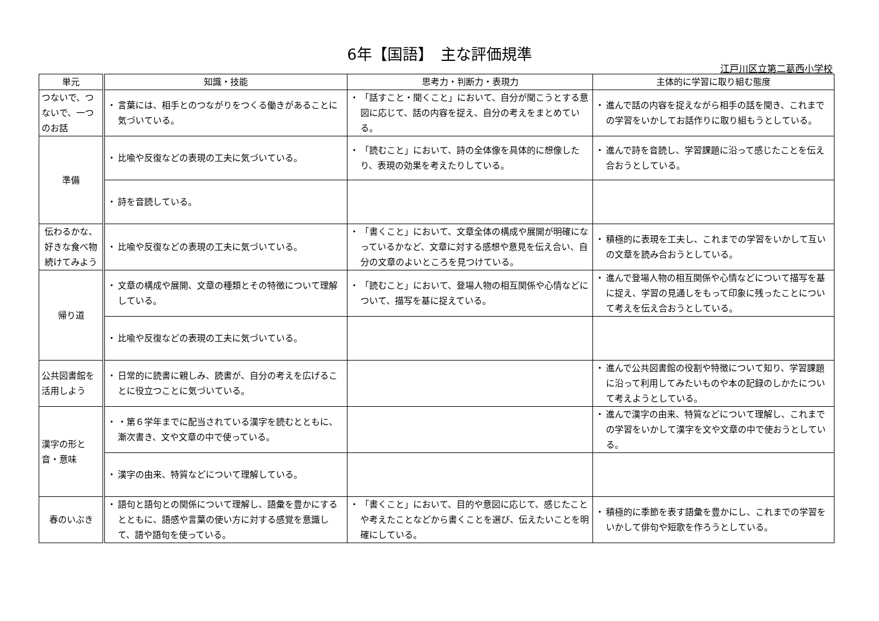6年【国語】　主な評価規準
江戸川区立第二葛西小学校
| 単元 | 知識・技能 | 思考力・判断力・表現力 | 主体的に学習に取り組む態度 |
| --- | --- | --- | --- |
| つないで、つないで、一つのお話 | ・ 言葉には、相手とのつながりをつくる働きがあることに気づいている。 | ・ 「話すこと・聞くこと」において、自分が聞こうとする意図に応じて、話の内容を捉え、自分の考えをまとめている。 | ・ 進んで話の内容を捉えながら相手の話を聞き、これまでの学習をいかしてお話作りに取り組もうとしている。 |
| 準備 | ・ 比喩や反復などの表現の工夫に気づいている。 | ・ 「読むこと」において、詩の全体像を具体的に想像したり、表現の効果を考えたりしている。 | ・ 進んで詩を音読し、学習課題に沿って感じたことを伝え合おうとしている。 |
| | ・ 詩を音読している。 | | |
| 伝わるかな、好きな食べ物 続けてみよう | ・ 比喩や反復などの表現の工夫に気づいている。 | ・ 「書くこと」において、文章全体の構成や展開が明確になっているかなど、文章に対する感想や意見を伝え合い、自分の文章のよいところを見つけている。 | ・ 積極的に表現を工夫し、これまでの学習をいかして互いの文章を読み合おうとしている。 |
| 帰り道 | ・ 文章の構成や展開、文章の種類とその特徴について理解している。 | ・ 「読むこと」において、登場人物の相互関係や心情などについて、描写を基に捉えている。 | ・ 進んで登場人物の相互関係や心情などについて描写を基に捉え、学習の見通しをもって印象に残ったことについて考えを伝え合おうとしている。 |
| | ・ 比喩や反復などの表現の工夫に気づいている。 | | |
| 公共図書館を活用しよう | ・ 日常的に読書に親しみ、読書が、自分の考えを広げることに役立つことに気づいている。 | | ・ 進んで公共図書館の役割や特徴について知り、学習課題に沿って利用してみたいものや本の記録のしかたについて考えようとしている。 |
| 漢字の形と音・意味 | ・ ・第６学年までに配当されている漢字を読むとともに、漸次書き、文や文章の中で使っている。 | | ・ 進んで漢字の由来、特質などについて理解し、これまでの学習をいかして漢字を文や文章の中で使おうとしている。 |
| | ・ 漢字の由来、特質などについて理解している。 | | |
| 春のいぶき | ・ 語句と語句との関係について理解し、語彙を豊かにするとともに、語感や言葉の使い方に対する感覚を意識して、語や語句を使っている。 | ・ 「書くこと」において、目的や意図に応じて、感じたことや考えたことなどから書くことを選び、伝えたいことを明確にしている。 | ・ 積極的に季節を表す語彙を豊かにし、これまでの学習をいかして俳句や短歌を作ろうとしている。 |